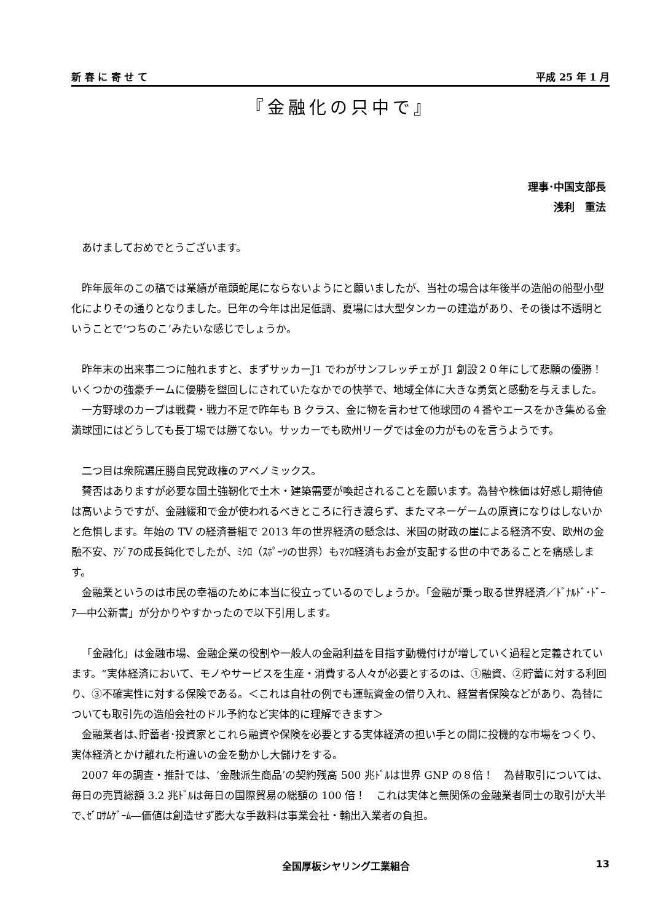新 春 に 寄 せ て 平成 25 年 1 月
『金融化の只中で』
理事･中国支部長
浅利　重法
あけましておめでとうございます。
昨年辰年のこの稿では業績が竜頭蛇尾にならないようにと願いましたが、当社の場合は年後半の造船の船型小型化によりその通りとなりました。巳年の今年は出足低調、夏場には大型タンカーの建造があり、その後は不透明ということで‘つちのこ’みたいな感じでしょうか。
昨年末の出来事二つに触れますと、まずサッカーJ1 でわがサンフレッチェが J1 創設２０年にして悲願の優勝！いくつかの強豪チームに優勝を盥回しにされていたなかでの快挙で、地域全体に大きな勇気と感動を与えました。
一方野球のカープは戦費・戦力不足で昨年も B クラス、金に物を言わせて他球団の４番やエースをかき集める金満球団にはどうしても長丁場では勝てない。サッカーでも欧州リーグでは金の力がものを言うようです。
二つ目は衆院選圧勝自民党政権のアベノミックス。
賛否はありますが必要な国土強靭化で土木・建築需要が喚起されることを願います。為替や株価は好感し期待値は高いようですが、金融緩和で金が使われるべきところに行き渡らず、またマネーゲームの原資になりはしないかと危惧します。年始の TV の経済番組で 2013 年の世界経済の懸念は、米国の財政の崖による経済不安、欧州の金融不安、ｱｼﾞｱの成長鈍化でしたが、ﾐｸﾛ（ｽﾎﾟｰﾂの世界）もﾏｸﾛ経済もお金が支配する世の中であることを痛感します。
金融業というのは市民の幸福のために本当に役立っているのでしょうか。｢金融が乗っ取る世界経済／ﾄﾞﾅﾙﾄﾞ･ﾄﾞｰｱ―中公新書」が分かりやすかったので以下引用します。
「金融化」は金融市場、金融企業の役割や一般人の金融利益を目指す動機付けが増していく過程と定義されています。“実体経済において、モノやサービスを生産・消費する人々が必要とするのは、①融資、②貯蓄に対する利回り、③不確実性に対する保険である。＜これは自社の例でも運転資金の借り入れ、経営者保険などがあり、為替についても取引先の造船会社のドル予約など実体的に理解できます＞
金融業者は､貯蓄者･投資家とこれら融資や保険を必要とする実体経済の担い手との間に投機的な市場をつくり、実体経済とかけ離れた桁違いの金を動かし大儲けをする。
2007 年の調査・推計では、‘金融派生商品’の契約残高 500 兆ﾄﾞﾙは世界 GNP の８倍！　為替取引については、毎日の売買総額 3.2 兆ﾄﾞﾙは毎日の国際貿易の総額の 100 倍！　これは実体と無関係の金融業者同士の取引が大半で､ｾﾞﾛｻﾑｹﾞｰﾑ―価値は創造せず膨大な手数料は事業会社・輸出入業者の負担。
全国厚板シヤリング工業組合 13